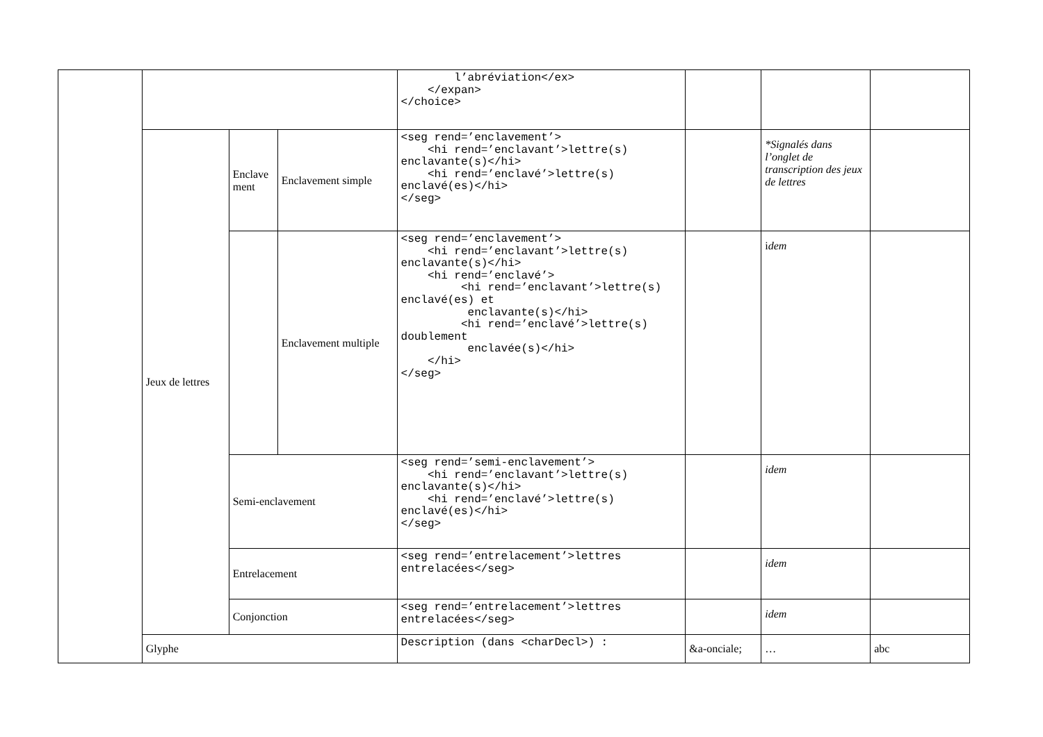| | | | | l’abréviation</ex> </expan> </choice> | | | |
| | Jeux de lettres | Enclave ment | Enclavement simple | <seg rend=’enclavement’> <hi rend=’enclavant’>lettre(s) enclavante(s)</hi> <hi rend=’enclavé’>lettre(s) enclavé(es)</hi> </seg> | | *Signalés dans l’onglet de transcription des jeux de lettres | |
| | | | Enclavement multiple | <seg rend=’enclavement’> <hi rend=’enclavant’>lettre(s) enclavante(s)</hi> <hi rend=’enclavé’> <hi rend=’enclavant’>lettre(s) enclavé(es) et enclavante(s)</hi> <hi rend=’enclavé’>lettre(s) doublement enclavée(s)</hi> </hi> </seg> | | i dem | |
| | | Semi-enclavement | | <seg rend=’semi-enclavement’> <hi rend=’enclavant’>lettre(s) enclavante(s)</hi> <hi rend=’enclavé’>lettre(s) enclavé(es)</hi> </seg> | | idem | |
| | | Entrelacement | | <seg rend=’entrelacement’>lettres entrelacées</seg> | | idem | |
| | | Conjonction | | <seg rend=’entrelacement’>lettres entrelacées</seg> | | idem | |
| | Glyphe | | | Description (dans <charDecl>) : | &a-onciale; | … | abc |